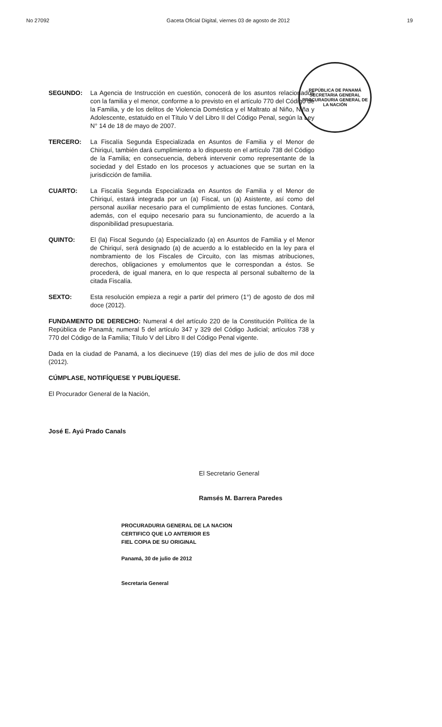No 27092 Gaceta Oficial Digital, viernes 03 de agosto de 2012 19
REPÚBLICA DE PANAMÁ
SECRETARIA GENERAL
PROCURADURIA GENERAL DE LA NACIÓN
SEGUNDO: La Agencia de Instrucción en cuestión, conocerá de los asuntos relacionados con la familia y el menor, conforme a lo previsto en el artículo 770 del Código de la Familia, y de los delitos de Violencia Doméstica y el Maltrato al Niño, Niña y Adolescente, estatuido en el Título V del Libro II del Código Penal, según la Ley N° 14 de 18 de mayo de 2007.
TERCERO: La Fiscalía Segunda Especializada en Asuntos de Familia y el Menor de Chiriquí, también dará cumplimiento a lo dispuesto en el artículo 738 del Código de la Familia; en consecuencia, deberá intervenir como representante de la sociedad y del Estado en los procesos y actuaciones que se surtan en la jurisdicción de familia.
CUARTO: La Fiscalía Segunda Especializada en Asuntos de Familia y el Menor de Chiriquí, estará integrada por un (a) Fiscal, un (a) Asistente, así como del personal auxiliar necesario para el cumplimiento de estas funciones. Contará, además, con el equipo necesario para su funcionamiento, de acuerdo a la disponibilidad presupuestaria.
QUINTO: El (la) Fiscal Segundo (a) Especializado (a) en Asuntos de Familia y el Menor de Chiriquí, será designado (a) de acuerdo a lo establecido en la ley para el nombramiento de los Fiscales de Circuito, con las mismas atribuciones, derechos, obligaciones y emolumentos que le correspondan a éstos. Se procederá, de igual manera, en lo que respecta al personal subalterno de la citada Fiscalía.
SEXTO: Esta resolución empieza a regir a partir del primero (1°) de agosto de dos mil doce (2012).
FUNDAMENTO DE DERECHO: Numeral 4 del artículo 220 de la Constitución Política de la República de Panamá; numeral 5 del artículo 347 y 329 del Código Judicial; artículos 738 y 770 del Código de la Familia; Título V del Libro II del Código Penal vigente.
Dada en la ciudad de Panamá, a los diecinueve (19) días del mes de julio de dos mil doce (2012).
CÚMPLASE, NOTIFÍQUESE Y PUBLÍQUESE.
El Procurador General de la Nación,
José E. Ayú Prado Canals
El Secretario General
Ramsés M. Barrera Paredes
PROCURADURIA GENERAL DE LA NACION
CERTIFICO QUE LO ANTERIOR ES
FIEL COPIA DE SU ORIGINAL
Panamá, 30 de julio de 2012
Secretaria General